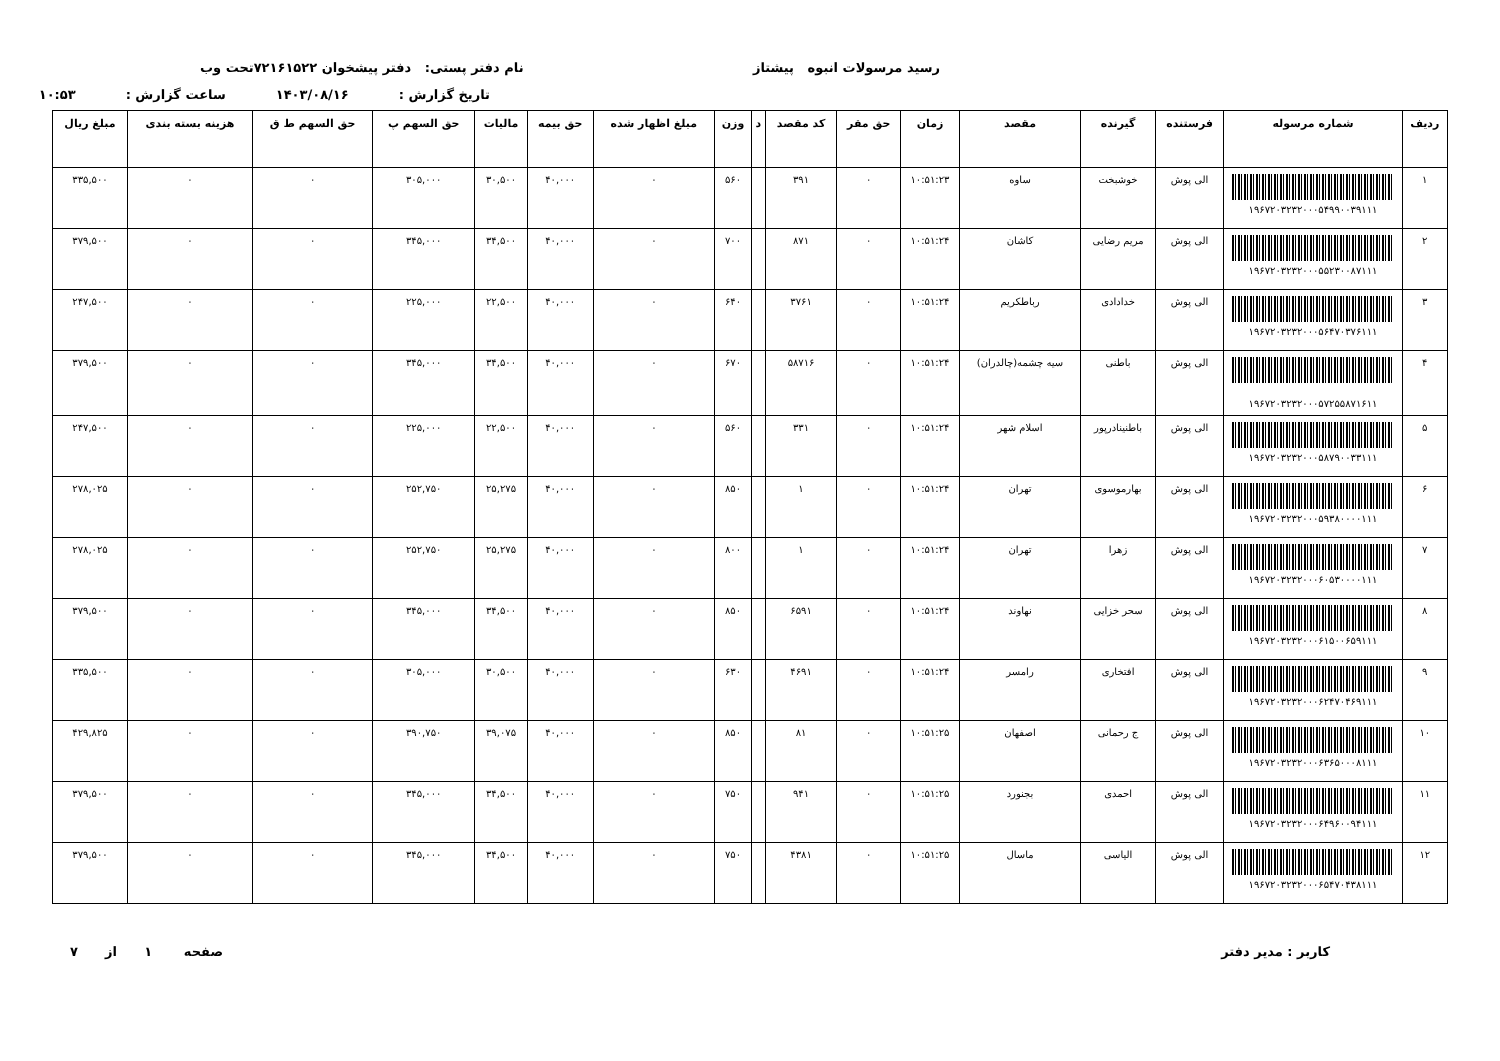رسید مرسولات انبوه پیشتاز نام دفتر پستی: دفتر پیشخوان ۷۲۱۶۱۵۲۲تحت وب
تاریخ گزارش : ۱۴۰۳/۰۸/۱۶ ساعت گزارش : ۱۰:۵۳
| ردیف | شماره مرسوله | فرستنده | گیرنده | مقصد | زمان | حق مقر | کد مقصد | د | وزن | مبلغ اظهار شده | حق بیمه | مالیات | حق السهم پ | حق السهم ط ق | هزینه بسته بندی | مبلغ ریال |
| --- | --- | --- | --- | --- | --- | --- | --- | --- | --- | --- | --- | --- | --- | --- | --- | --- |
| ۱ | ۱۹۶۷۲۰۳۲۳۲۰۰۰۵۴۹۹۰۰۳۹۱۱۱ | الی پوش | خوشبخت | ساوه | ۱۰:۵۱:۲۳ | ۰ | ۳۹۱ | | ۵۶۰ | ۰ | ۴۰,۰۰۰ | ۳۰,۵۰۰ | ۳۰۵,۰۰۰ | ۰ | ۰ | ۳۳۵,۵۰۰ |
| ۲ | ۱۹۶۷۲۰۳۲۳۲۰۰۰۵۵۲۳۰۰۸۷۱۱۱ | الی پوش | مریم رضایی | کاشان | ۱۰:۵۱:۲۴ | ۰ | ۸۷۱ | | ۷۰۰ | ۰ | ۴۰,۰۰۰ | ۳۴,۵۰۰ | ۳۴۵,۰۰۰ | ۰ | ۰ | ۳۷۹,۵۰۰ |
| ۳ | ۱۹۶۷۲۰۳۲۳۲۰۰۰۵۶۴۷۰۳۷۶۱۱۱ | الی پوش | خدادادی | رباطکریم | ۱۰:۵۱:۲۴ | ۰ | ۳۷۶۱ | | ۶۴۰ | ۰ | ۴۰,۰۰۰ | ۲۲,۵۰۰ | ۲۲۵,۰۰۰ | ۰ | ۰ | ۲۴۷,۵۰۰ |
| ۴ | ۱۹۶۷۲۰۳۲۳۲۰۰۰۵۷۲۵۵۸۷۱۶۱۱ | الی پوش | باطنی | سیه چشمه(چالدران) | ۱۰:۵۱:۲۴ | ۰ | ۵۸۷۱۶ | | ۶۷۰ | ۰ | ۴۰,۰۰۰ | ۳۴,۵۰۰ | ۳۴۵,۰۰۰ | ۰ | ۰ | ۳۷۹,۵۰۰ |
| ۵ | ۱۹۶۷۲۰۳۲۳۲۰۰۰۵۸۷۹۰۰۳۳۱۱۱ | الی پوش | باطنینادرپور | اسلام شهر | ۱۰:۵۱:۲۴ | ۰ | ۳۳۱ | | ۵۶۰ | ۰ | ۴۰,۰۰۰ | ۲۲,۵۰۰ | ۲۲۵,۰۰۰ | ۰ | ۰ | ۲۴۷,۵۰۰ |
| ۶ | ۱۹۶۷۲۰۳۲۳۲۰۰۰۵۹۳۸۰۰۰۰۱۱۱ | الی پوش | بهارموسوی | تهران | ۱۰:۵۱:۲۴ | ۰ | ۱ | | ۸۵۰ | ۰ | ۴۰,۰۰۰ | ۲۵,۲۷۵ | ۲۵۲,۷۵۰ | ۰ | ۰ | ۲۷۸,۰۲۵ |
| ۷ | ۱۹۶۷۲۰۳۲۳۲۰۰۰۶۰۵۳۰۰۰۰۱۱۱ | الی پوش | زهرا | تهران | ۱۰:۵۱:۲۴ | ۰ | ۱ | | ۸۰۰ | ۰ | ۴۰,۰۰۰ | ۲۵,۲۷۵ | ۲۵۲,۷۵۰ | ۰ | ۰ | ۲۷۸,۰۲۵ |
| ۸ | ۱۹۶۷۲۰۳۲۳۲۰۰۰۶۱۵۰۰۶۵۹۱۱۱ | الی پوش | سحر خزایی | نهاوند | ۱۰:۵۱:۲۴ | ۰ | ۶۵۹۱ | | ۸۵۰ | ۰ | ۴۰,۰۰۰ | ۳۴,۵۰۰ | ۳۴۵,۰۰۰ | ۰ | ۰ | ۳۷۹,۵۰۰ |
| ۹ | ۱۹۶۷۲۰۳۲۳۲۰۰۰۶۲۴۷۰۴۶۹۱۱۱ | الی پوش | افتخاری | رامسر | ۱۰:۵۱:۲۴ | ۰ | ۴۶۹۱ | | ۶۳۰ | ۰ | ۴۰,۰۰۰ | ۳۰,۵۰۰ | ۳۰۵,۰۰۰ | ۰ | ۰ | ۳۳۵,۵۰۰ |
| ۱۰ | ۱۹۶۷۲۰۳۲۳۲۰۰۰۶۳۶۵۰۰۰۸۱۱۱ | الی پوش | ج رحمانی | اصفهان | ۱۰:۵۱:۲۵ | ۰ | ۸۱ | | ۸۵۰ | ۰ | ۴۰,۰۰۰ | ۳۹,۰۷۵ | ۳۹۰,۷۵۰ | ۰ | ۰ | ۴۲۹,۸۲۵ |
| ۱۱ | ۱۹۶۷۲۰۳۲۳۲۰۰۰۶۴۹۶۰۰۹۴۱۱۱ | الی پوش | احمدی | بجنورد | ۱۰:۵۱:۲۵ | ۰ | ۹۴۱ | | ۷۵۰ | ۰ | ۴۰,۰۰۰ | ۳۴,۵۰۰ | ۳۴۵,۰۰۰ | ۰ | ۰ | ۳۷۹,۵۰۰ |
| ۱۲ | ۱۹۶۷۲۰۳۲۳۲۰۰۰۶۵۴۷۰۴۳۸۱۱۱ | الی پوش | الیاسی | ماسال | ۱۰:۵۱:۲۵ | ۰ | ۴۳۸۱ | | ۷۵۰ | ۰ | ۴۰,۰۰۰ | ۳۴,۵۰۰ | ۳۴۵,۰۰۰ | ۰ | ۰ | ۳۷۹,۵۰۰ |
کاربر : مدیر دفتر صفحه ۱ از ۷